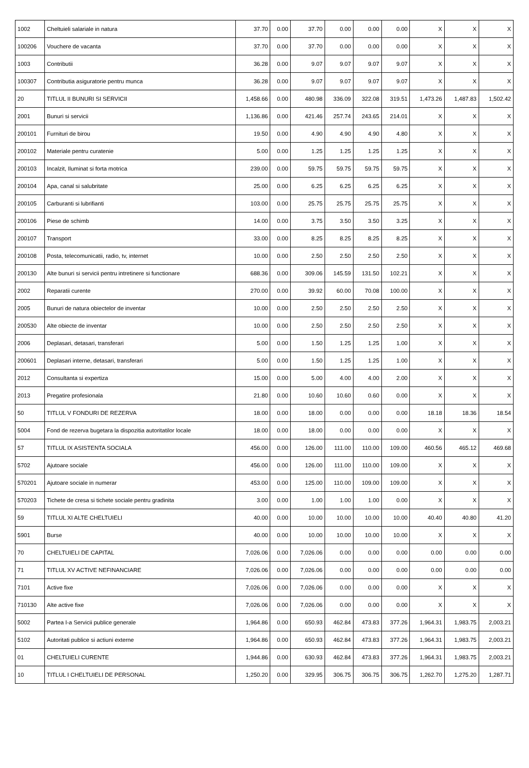| 1002 | Cheltuieli salariale in natura | 37.70 | 0.00 | 37.70 | 0.00 | 0.00 | 0.00 | X | X | X |
| 100206 | Vouchere de vacanta | 37.70 | 0.00 | 37.70 | 0.00 | 0.00 | 0.00 | X | X | X |
| 1003 | Contributii | 36.28 | 0.00 | 9.07 | 9.07 | 9.07 | 9.07 | X | X | X |
| 100307 | Contributia asiguratorie pentru munca | 36.28 | 0.00 | 9.07 | 9.07 | 9.07 | 9.07 | X | X | X |
| 20 | TITLUL II BUNURI SI SERVICII | 1,458.66 | 0.00 | 480.98 | 336.09 | 322.08 | 319.51 | 1,473.26 | 1,487.83 | 1,502.42 |
| 2001 | Bunuri si servicii | 1,136.86 | 0.00 | 421.46 | 257.74 | 243.65 | 214.01 | X | X | X |
| 200101 | Furnituri de birou | 19.50 | 0.00 | 4.90 | 4.90 | 4.90 | 4.80 | X | X | X |
| 200102 | Materiale pentru curatenie | 5.00 | 0.00 | 1.25 | 1.25 | 1.25 | 1.25 | X | X | X |
| 200103 | Incalzit, Iluminat si forta motrica | 239.00 | 0.00 | 59.75 | 59.75 | 59.75 | 59.75 | X | X | X |
| 200104 | Apa, canal si salubritate | 25.00 | 0.00 | 6.25 | 6.25 | 6.25 | 6.25 | X | X | X |
| 200105 | Carburanti si lubrifianti | 103.00 | 0.00 | 25.75 | 25.75 | 25.75 | 25.75 | X | X | X |
| 200106 | Piese de schimb | 14.00 | 0.00 | 3.75 | 3.50 | 3.50 | 3.25 | X | X | X |
| 200107 | Transport | 33.00 | 0.00 | 8.25 | 8.25 | 8.25 | 8.25 | X | X | X |
| 200108 | Posta, telecomunicatii, radio, tv, internet | 10.00 | 0.00 | 2.50 | 2.50 | 2.50 | 2.50 | X | X | X |
| 200130 | Alte bunuri si servicii pentru intretinere si functionare | 688.36 | 0.00 | 309.06 | 145.59 | 131.50 | 102.21 | X | X | X |
| 2002 | Reparatii curente | 270.00 | 0.00 | 39.92 | 60.00 | 70.08 | 100.00 | X | X | X |
| 2005 | Bunuri de natura obiectelor de inventar | 10.00 | 0.00 | 2.50 | 2.50 | 2.50 | 2.50 | X | X | X |
| 200530 | Alte obiecte de inventar | 10.00 | 0.00 | 2.50 | 2.50 | 2.50 | 2.50 | X | X | X |
| 2006 | Deplasari, detasari, transferari | 5.00 | 0.00 | 1.50 | 1.25 | 1.25 | 1.00 | X | X | X |
| 200601 | Deplasari interne, detasari, transferari | 5.00 | 0.00 | 1.50 | 1.25 | 1.25 | 1.00 | X | X | X |
| 2012 | Consultanta si expertiza | 15.00 | 0.00 | 5.00 | 4.00 | 4.00 | 2.00 | X | X | X |
| 2013 | Pregatire profesionala | 21.80 | 0.00 | 10.60 | 10.60 | 0.60 | 0.00 | X | X | X |
| 50 | TITLUL V FONDURI DE REZERVA | 18.00 | 0.00 | 18.00 | 0.00 | 0.00 | 0.00 | 18.18 | 18.36 | 18.54 |
| 5004 | Fond de rezerva bugetara la dispozitia autoritatilor locale | 18.00 | 0.00 | 18.00 | 0.00 | 0.00 | 0.00 | X | X | X |
| 57 | TITLUL IX ASISTENTA SOCIALA | 456.00 | 0.00 | 126.00 | 111.00 | 110.00 | 109.00 | 460.56 | 465.12 | 469.68 |
| 5702 | Ajutoare sociale | 456.00 | 0.00 | 126.00 | 111.00 | 110.00 | 109.00 | X | X | X |
| 570201 | Ajutoare sociale in numerar | 453.00 | 0.00 | 125.00 | 110.00 | 109.00 | 109.00 | X | X | X |
| 570203 | Tichete de cresa si tichete sociale pentru gradinita | 3.00 | 0.00 | 1.00 | 1.00 | 1.00 | 0.00 | X | X | X |
| 59 | TITLUL XI ALTE CHELTUIELI | 40.00 | 0.00 | 10.00 | 10.00 | 10.00 | 10.00 | 40.40 | 40.80 | 41.20 |
| 5901 | Burse | 40.00 | 0.00 | 10.00 | 10.00 | 10.00 | 10.00 | X | X | X |
| 70 | CHELTUIELI DE CAPITAL | 7,026.06 | 0.00 | 7,026.06 | 0.00 | 0.00 | 0.00 | 0.00 | 0.00 | 0.00 |
| 71 | TITLUL XV ACTIVE NEFINANCIARE | 7,026.06 | 0.00 | 7,026.06 | 0.00 | 0.00 | 0.00 | 0.00 | 0.00 | 0.00 |
| 7101 | Active fixe | 7,026.06 | 0.00 | 7,026.06 | 0.00 | 0.00 | 0.00 | X | X | X |
| 710130 | Alte active fixe | 7,026.06 | 0.00 | 7,026.06 | 0.00 | 0.00 | 0.00 | X | X | X |
| 5002 | Partea I-a Servicii publice generale | 1,964.86 | 0.00 | 650.93 | 462.84 | 473.83 | 377.26 | 1,964.31 | 1,983.75 | 2,003.21 |
| 5102 | Autoritati publice si actiuni externe | 1,964.86 | 0.00 | 650.93 | 462.84 | 473.83 | 377.26 | 1,964.31 | 1,983.75 | 2,003.21 |
| 01 | CHELTUIELI CURENTE | 1,944.86 | 0.00 | 630.93 | 462.84 | 473.83 | 377.26 | 1,964.31 | 1,983.75 | 2,003.21 |
| 10 | TITLUL I CHELTUIELI DE PERSONAL | 1,250.20 | 0.00 | 329.95 | 306.75 | 306.75 | 306.75 | 1,262.70 | 1,275.20 | 1,287.71 |